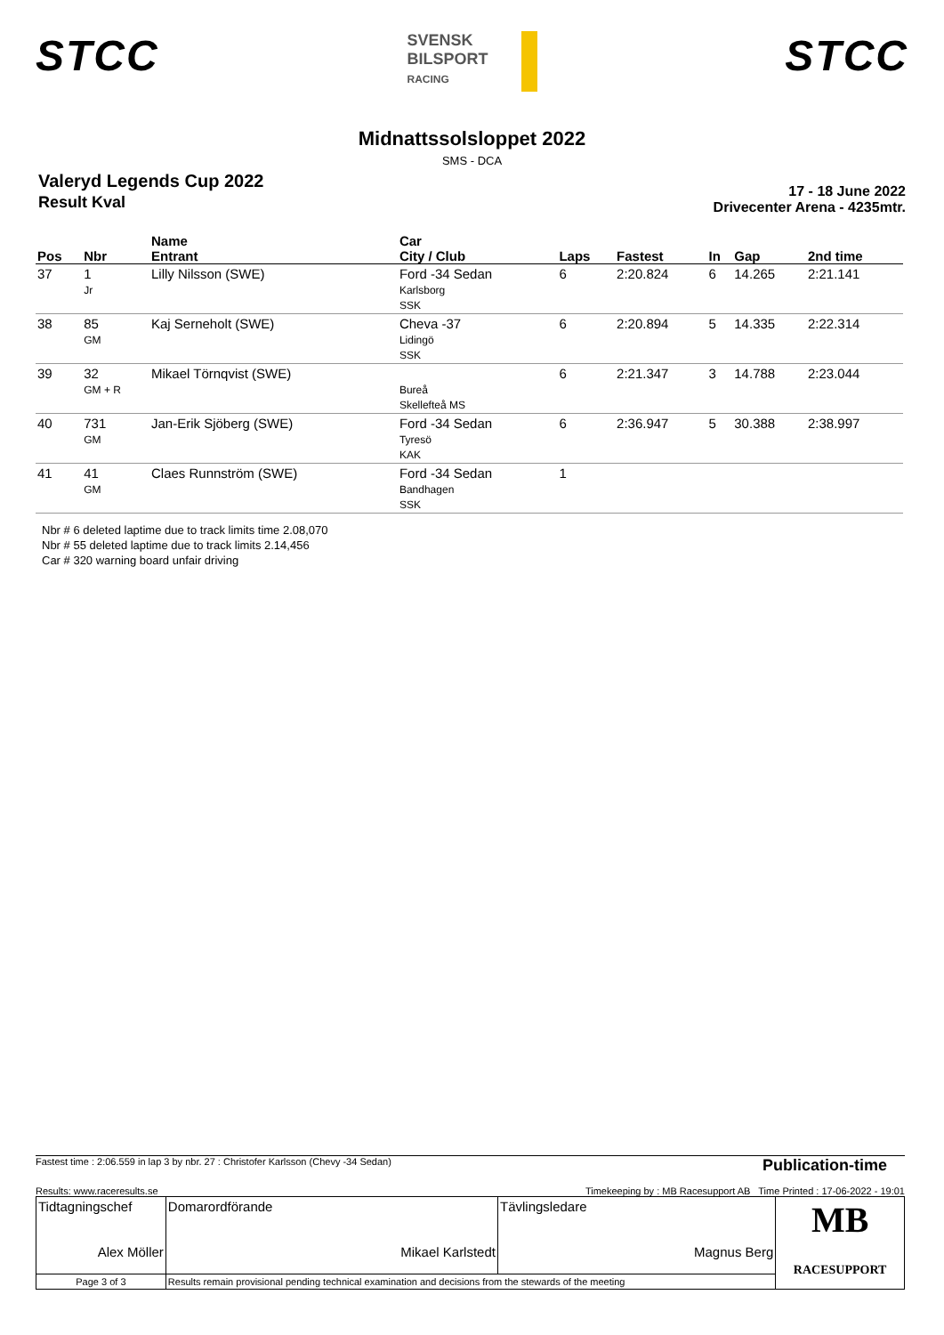STCC
SVENSK
BILSPORT
RACING
STCC
Midnattssolsloppet 2022
SMS - DCA
Valeryd Legends Cup 2022
Result Kval
17 - 18 June 2022
Drivecenter Arena - 4235mtr.
| Pos | Nbr | Name Entrant | Car City / Club | Laps | Fastest | In | Gap | 2nd time |
| --- | --- | --- | --- | --- | --- | --- | --- | --- |
| 37 | 1 Jr | Lilly Nilsson (SWE) | Ford -34 Sedan Karlsborg SSK | 6 | 2:20.824 | 6 | 14.265 | 2:21.141 |
| 38 | 85 GM | Kaj Serneholt (SWE) | Cheva -37 Lidingö SSK | 6 | 2:20.894 | 5 | 14.335 | 2:22.314 |
| 39 | 32 GM + R | Mikael Törnqvist (SWE) | Bureå Skellefteå MS | 6 | 2:21.347 | 3 | 14.788 | 2:23.044 |
| 40 | 731 GM | Jan-Erik Sjöberg (SWE) | Ford -34 Sedan Tyresö KAK | 6 | 2:36.947 | 5 | 30.388 | 2:38.997 |
| 41 | 41 GM | Claes Runnström (SWE) | Ford -34 Sedan Bandhagen SSK | 1 | | | | |
Nbr # 6 deleted laptime due to track limits time 2.08,070
Nbr # 55 deleted laptime due to track limits 2.14,456
Car # 320 warning board unfair driving
Fastest time : 2:06.559 in lap 3 by nbr. 27 : Christofer Karlsson (Chevy -34 Sedan) Publication-time
Results: www.raceresults.se Timekeeping by : MB Racesupport AB Time Printed : 17-06-2022 - 19:01
| Tidtagningschef Alex Möller | Domarordförande Mikael Karlstedt | Tävlingsledare Magnus Berg | MB RACESUPPORT |
| Page 3 of 3 | Results remain provisional pending technical examination and decisions from the stewards of the meeting | | |